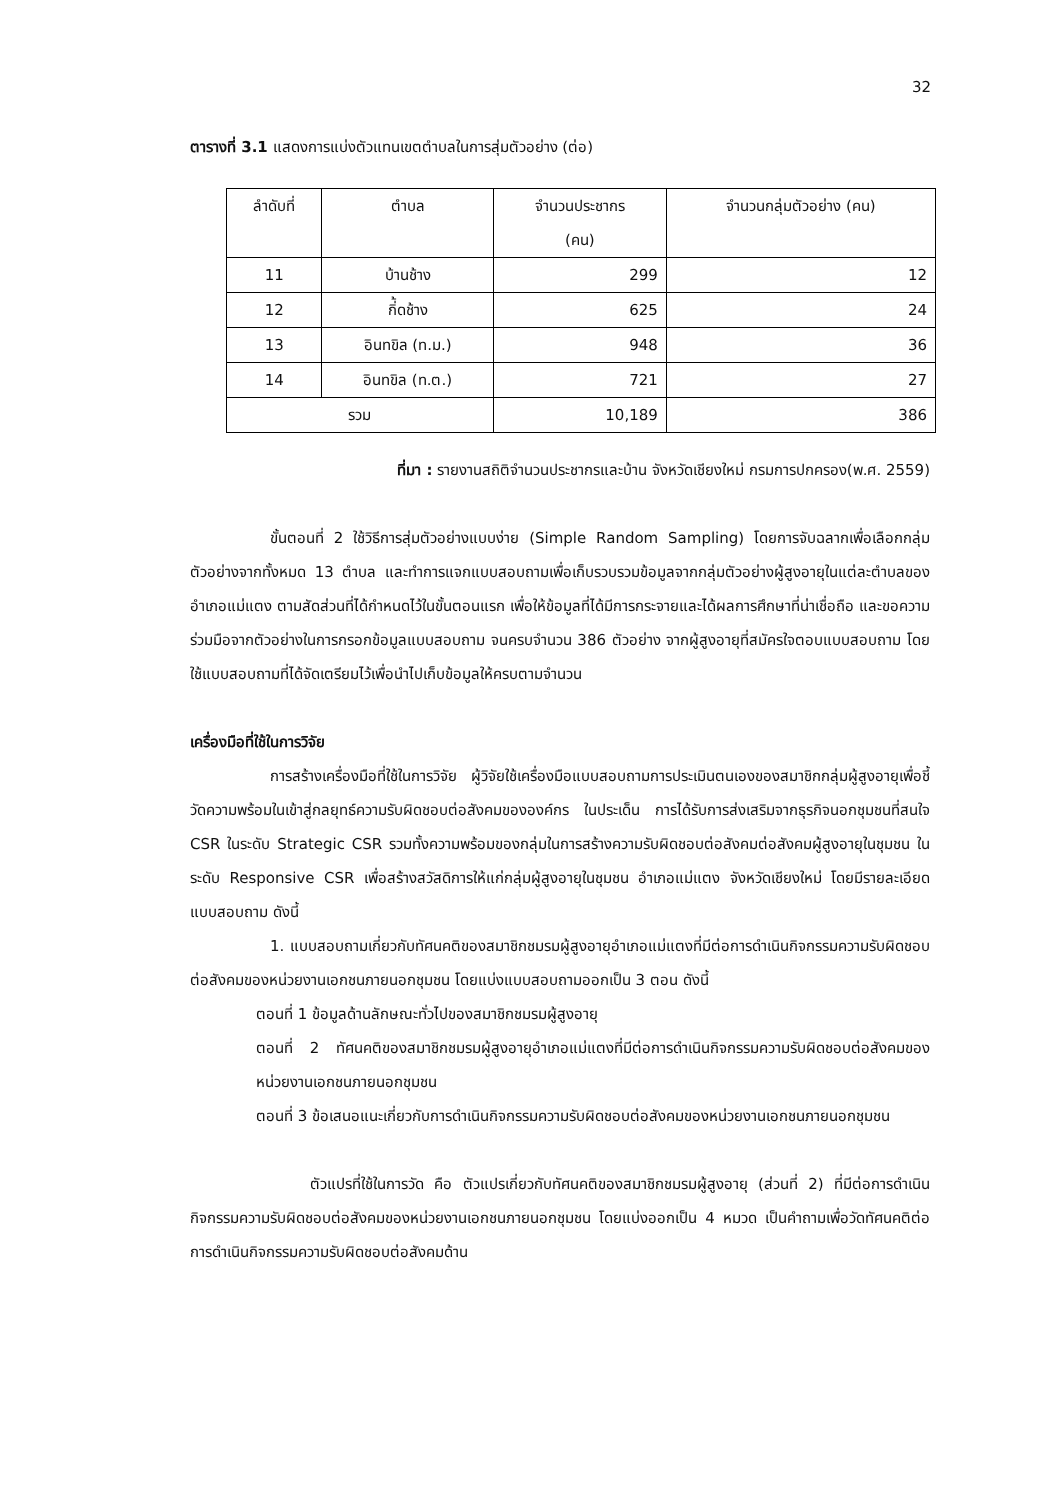32
ตารางที่ 3.1 แสดงการแบ่งตัวแทนเขตตำบลในการสุ่มตัวอย่าง (ต่อ)
| ลำดับที่ | ตำบล | จำนวนประชากร (คน) | จำนวนกลุ่มตัวอย่าง (คน) |
| --- | --- | --- | --- |
| 11 | บ้านช้าง | 299 | 12 |
| 12 | กิ่้ดช้าง | 625 | 24 |
| 13 | อินทขิล (ท.ม.) | 948 | 36 |
| 14 | อินทขิล (ท.ต.) | 721 | 27 |
| รวม | | 10,189 | 386 |
ที่มา : รายงานสถิติจำนวนประชากรและบ้าน จังหวัดเชียงใหม่ กรมการปกครอง(พ.ศ. 2559)
ขั้นตอนที่ 2 ใช้วิธีการสุ่มตัวอย่างแบบง่าย (Simple Random Sampling) โดยการจับฉลากเพื่อเลือกกลุ่มตัวอย่างจากทั้งหมด 13 ตำบล และทำการแจกแบบสอบถามเพื่อเก็บรวบรวมข้อมูลจากกลุ่มตัวอย่างผู้สูงอายุในแต่ละตำบลของอำเภอแม่แตง ตามสัดส่วนที่ได้กำหนดไว้ในขั้นตอนแรก เพื่อให้ข้อมูลที่ได้มีการกระจายและได้ผลการศึกษาที่น่าเชื่อถือ และขอความร่วมมือจากตัวอย่างในการกรอกข้อมูลแบบสอบถาม จนครบจำนวน 386 ตัวอย่าง จากผู้สูงอายุที่สมัครใจตอบแบบสอบถาม โดยใช้แบบสอบถามที่ได้จัดเตรียมไว้เพื่อนำไปเก็บข้อมูลให้ครบตามจำนวน
เครื่องมือที่ใช้ในการวิจัย
การสร้างเครื่องมือที่ใช้ในการวิจัย ผู้วิจัยใช้เครื่องมือแบบสอบถามการประเมินตนเองของสมาชิกกลุ่มผู้สูงอายุเพื่อชี้วัดความพร้อมในเข้าสู่กลยุทธ์ความรับผิดชอบต่อสังคมขององค์กร ในประเด็น การได้รับการส่งเสริมจากธุรกิจนอกชุมชนที่สนใจ CSR ในระดับ Strategic CSR รวมทั้งความพร้อมของกลุ่มในการสร้างความรับผิดชอบต่อสังคมต่อสังคมผู้สูงอายุในชุมชน ในระดับ Responsive CSR เพื่อสร้างสวัสดิการให้แก่กลุ่มผู้สูงอายุในชุมชน อำเภอแม่แตง จังหวัดเชียงใหม่ โดยมีรายละเอียดแบบสอบถาม ดังนี้
1. แบบสอบถามเกี่ยวกับทัศนคติของสมาชิกชมรมผู้สูงอายุอำเภอแม่แตงที่มีต่อการดำเนินกิจกรรมความรับผิดชอบต่อสังคมของหน่วยงานเอกชนภายนอกชุมชน โดยแบ่งแบบสอบถามออกเป็น 3 ตอน ดังนี้
ตอนที่ 1 ข้อมูลด้านลักษณะทั่วไปของสมาชิกชมรมผู้สูงอายุ
ตอนที่ 2 ทัศนคติของสมาชิกชมรมผู้สูงอายุอำเภอแม่แตงที่มีต่อการดำเนินกิจกรรมความรับผิดชอบต่อสังคมของหน่วยงานเอกชนภายนอกชุมชน
ตอนที่ 3 ข้อเสนอแนะเกี่ยวกับการดำเนินกิจกรรมความรับผิดชอบต่อสังคมของหน่วยงานเอกชนภายนอกชุมชน
ตัวแปรที่ใช้ในการวัด คือ ตัวแปรเกี่ยวกับทัศนคติของสมาชิกชมรมผู้สูงอายุ (ส่วนที่ 2) ที่มีต่อการดำเนินกิจกรรมความรับผิดชอบต่อสังคมของหน่วยงานเอกชนภายนอกชุมชน โดยแบ่งออกเป็น 4 หมวด เป็นคำถามเพื่อวัดทัศนคติต่อการดำเนินกิจกรรมความรับผิดชอบต่อสังคมด้าน